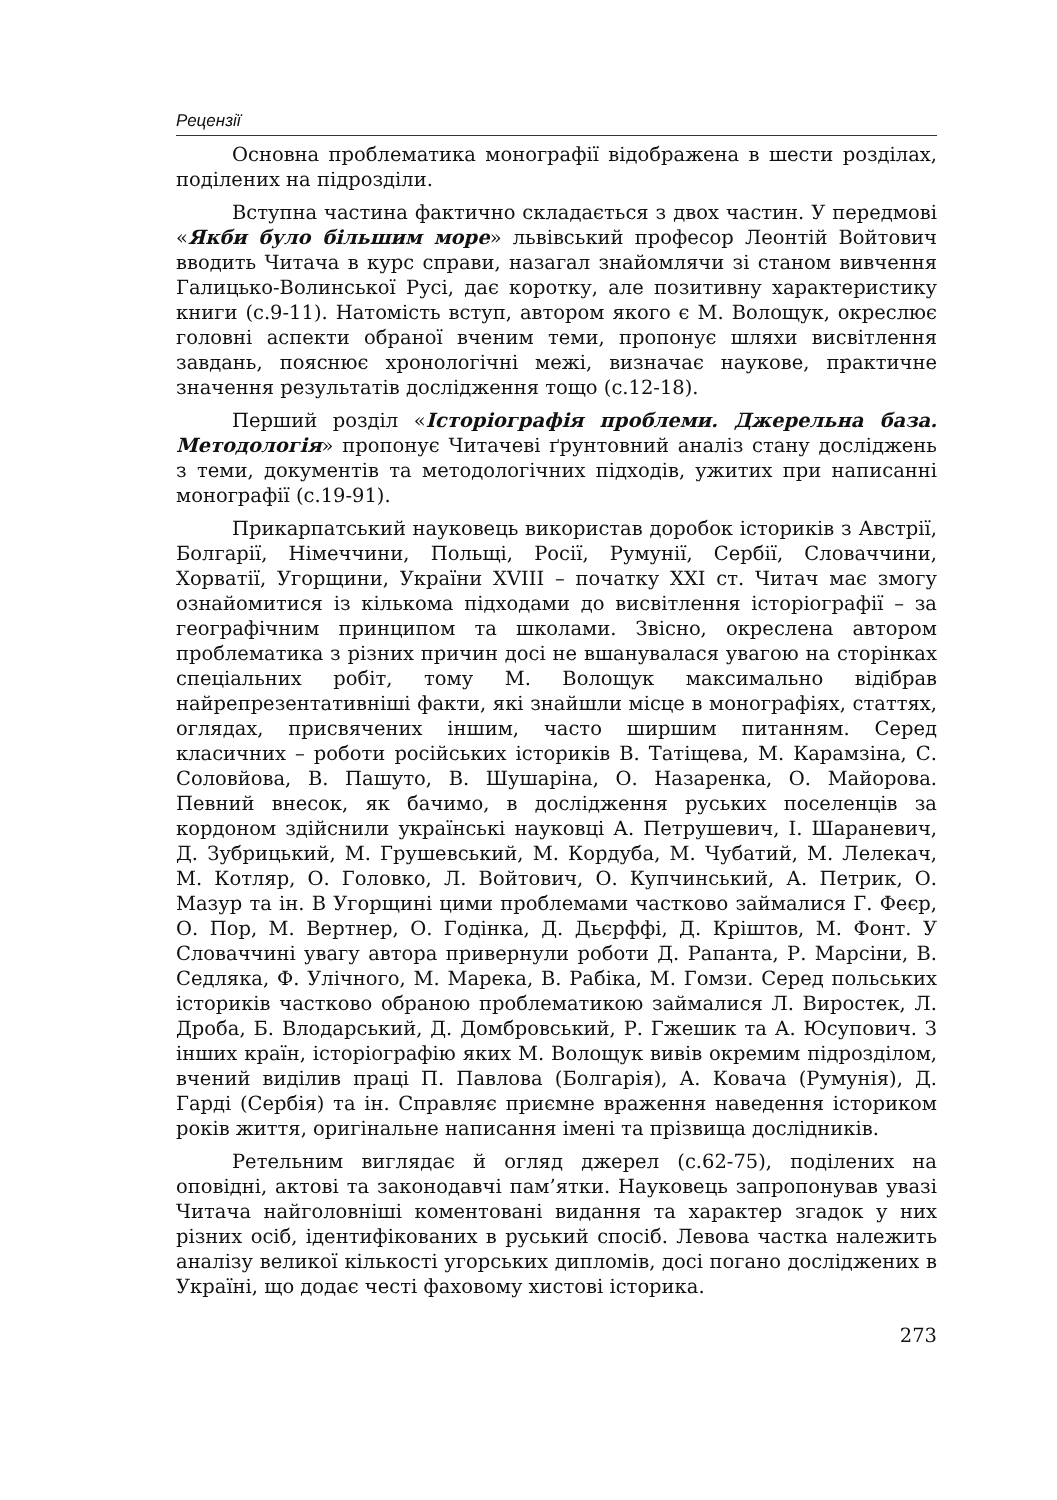Рецензії
Основна проблематика монографії відображена в шести розділах, поділених на підрозділи.
Вступна частина фактично складається з двох частин. У передмові «Якби було більшим море» львівський професор Леонтій Войтович вводить Читача в курс справи, назагал знайомлячи зі станом вивчення Галицько-Волинської Русі, дає коротку, але позитивну характеристику книги (с.9-11). Натомість вступ, автором якого є М. Волощук, окреслює головні аспекти обраної вченим теми, пропонує шляхи висвітлення завдань, пояснює хронологічні межі, визначає наукове, практичне значення результатів дослідження тощо (с.12-18).
Перший розділ «Історіографія проблеми. Джерельна база. Методологія» пропонує Читачеві ґрунтовний аналіз стану досліджень з теми, документів та методологічних підходів, ужитих при написанні монографії (с.19-91).
Прикарпатський науковець використав доробок істориків з Австрії, Болгарії, Німеччини, Польщі, Росії, Румунії, Сербії, Словаччини, Хорватії, Угорщини, України XVIII – початку XXI ст. Читач має змогу ознайомитися із кількома підходами до висвітлення історіографії – за географічним принципом та школами. Звісно, окреслена автором проблематика з різних причин досі не вшанувалася увагою на сторінках спеціальних робіт, тому М. Волощук максимально відібрав найрепрезентативніші факти, які знайшли місце в монографіях, статтях, оглядах, присвячених іншим, часто ширшим питанням. Серед класичних – роботи російських істориків В. Татіщева, М. Карамзіна, С. Соловйова, В. Пашуто, В. Шушаріна, О. Назаренка, О. Майорова. Певний внесок, як бачимо, в дослідження руських поселенців за кордоном здійснили українські науковці А. Петрушевич, І. Шараневич, Д. Зубрицький, М. Грушевський, М. Кордуба, М. Чубатий, М. Лелекач, М. Котляр, О. Головко, Л. Войтович, О. Купчинський, А. Петрик, О. Мазур та ін. В Угорщині цими проблемами частково займалися Г. Феєр, О. Пор, М. Вертнер, О. Годінка, Д. Дьєрффі, Д. Кріштов, М. Фонт. У Словаччині увагу автора привернули роботи Д. Рапанта, Р. Марсіни, В. Седляка, Ф. Улічного, М. Марека, В. Рабіка, М. Гомзи. Серед польських істориків частково обраною проблематикою займалися Л. Виростек, Л. Дроба, Б. Влодарський, Д. Домбровський, Р. Гжешик та А. Юсупович. З інших країн, історіографію яких М. Волощук вивів окремим підрозділом, вчений виділив праці П. Павлова (Болгарія), А. Ковача (Румунія), Д. Гарді (Сербія) та ін. Справляє приємне враження наведення істориком років життя, оригінальне написання імені та прізвища дослідників.
Ретельним виглядає й огляд джерел (с.62-75), поділених на оповідні, актові та законодавчі пам’ятки. Науковець запропонував увазі Читача найголовніші коментовані видання та характер згадок у них різних осіб, ідентифікованих в руський спосіб. Левова частка належить аналізу великої кількості угорських дипломів, досі погано досліджених в Україні, що додає честі фаховому хистові історика.
273